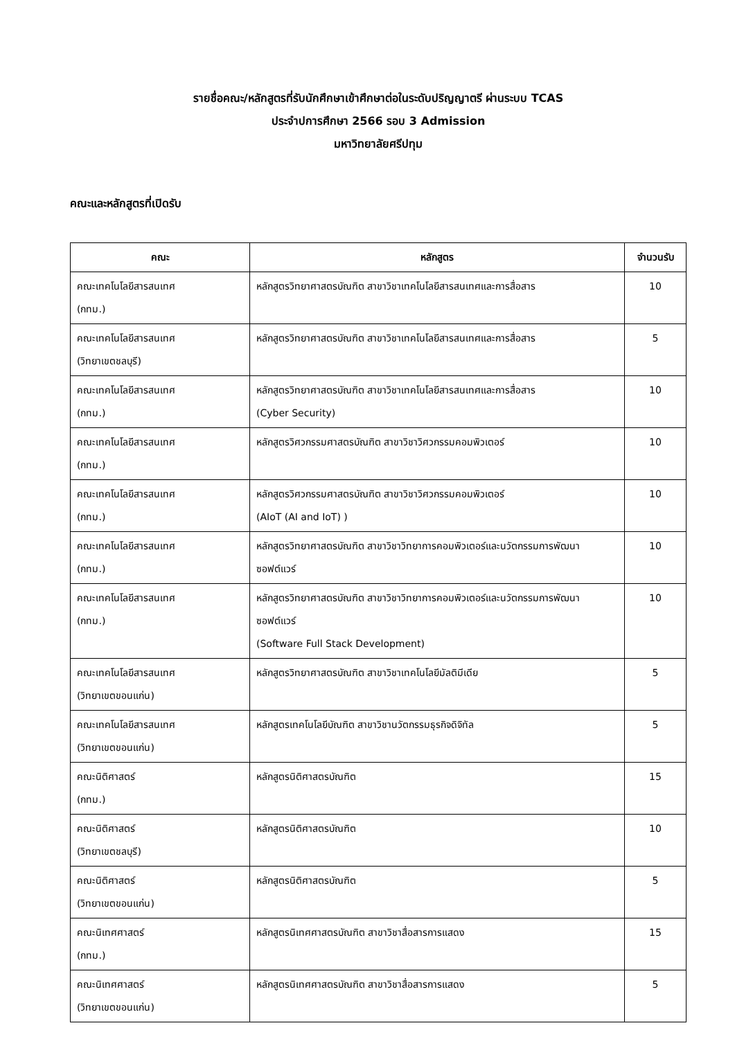รายชื่อคณะ/หลักสูตรที่รับนักศึกษาเข้าศึกษาต่อในระดับปริญญาตรี ผ่านระบบ TCAS
ประจำปการศึกษา 2566 รอบ 3 Admission
มหาวิทยาลัยศรีปทุม
คณะและหลักสูตรที่เปิดรับ
| คณะ | หลักสูตร | จำนวนรับ |
| --- | --- | --- |
| คณะเทคโนโลยีสารสนเทศ (กทม.) | หลักสูตรวิทยาศาสตรบัณฑิต สาขาวิชาเทคโนโลยีสารสนเทศและการสื่อสาร | 10 |
| คณะเทคโนโลยีสารสนเทศ (วิทยาเขตชลบุรี) | หลักสูตรวิทยาศาสตรบัณฑิต สาขาวิชาเทคโนโลยีสารสนเทศและการสื่อสาร | 5 |
| คณะเทคโนโลยีสารสนเทศ (กทม.) | หลักสูตรวิทยาศาสตรบัณฑิต สาขาวิชาเทคโนโลยีสารสนเทศและการสื่อสาร (Cyber Security) | 10 |
| คณะเทคโนโลยีสารสนเทศ (กทม.) | หลักสูตรวิศวกรรมศาสตรบัณฑิต สาขาวิชาวิศวกรรมคอมพิวเตอร์ | 10 |
| คณะเทคโนโลยีสารสนเทศ (กทม.) | หลักสูตรวิศวกรรมศาสตรบัณฑิต สาขาวิชาวิศวกรรมคอมพิวเตอร์ (AIoT (AI and IoT) ) | 10 |
| คณะเทคโนโลยีสารสนเทศ (กทม.) | หลักสูตรวิทยาศาสตรบัณฑิต สาขาวิชาวิทยาการคอมพิวเตอร์และนวัตกรรมการพัฒนาซอฟต์แวร์ | 10 |
| คณะเทคโนโลยีสารสนเทศ (กทม.) | หลักสูตรวิทยาศาสตรบัณฑิต สาขาวิชาวิทยาการคอมพิวเตอร์และนวัตกรรมการพัฒนาซอฟต์แวร์ (Software Full Stack Development) | 10 |
| คณะเทคโนโลยีสารสนเทศ (วิทยาเขตขอนแก่น) | หลักสูตรวิทยาศาสตรบัณฑิต สาขาวิชาเทคโนโลยีมัลติมีเดีย | 5 |
| คณะเทคโนโลยีสารสนเทศ (วิทยาเขตขอนแก่น) | หลักสูตรเทคโนโลยีบัณฑิต สาขาวิชานวัตกรรมธุรกิจดิจิทัล | 5 |
| คณะนิติศาสตร์ (กทม.) | หลักสูตรนิติศาสตรบัณฑิต | 15 |
| คณะนิติศาสตร์ (วิทยาเขตชลบุรี) | หลักสูตรนิติศาสตรบัณฑิต | 10 |
| คณะนิติศาสตร์ (วิทยาเขตขอนแก่น) | หลักสูตรนิติศาสตรบัณฑิต | 5 |
| คณะนิเทศศาสตร์ (กทม.) | หลักสูตรนิเทศศาสตรบัณฑิต สาขาวิชาสื่อสารการแสดง | 15 |
| คณะนิเทศศาสตร์ (วิทยาเขตขอนแก่น) | หลักสูตรนิเทศศาสตรบัณฑิต สาขาวิชาสื่อสารการแสดง | 5 |